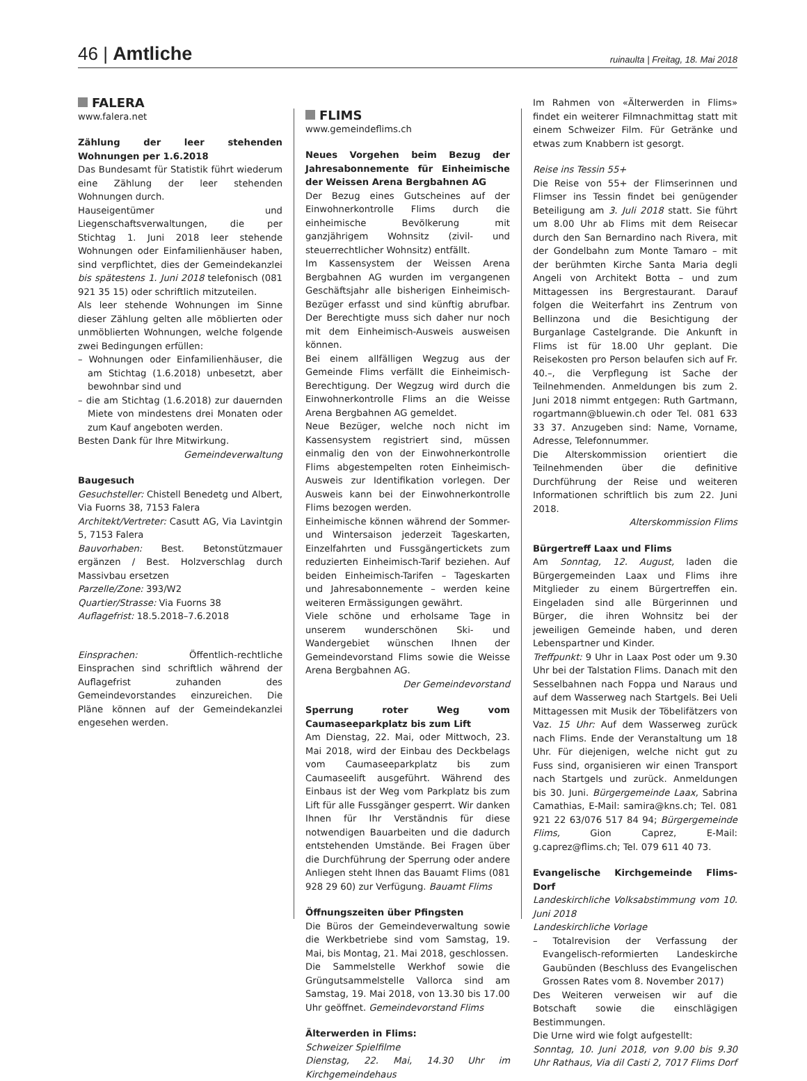46 | Amtliche
ruinaulta | Freitag, 18. Mai 2018
FALERA
www.falera.net
Zählung der leer stehenden Wohnungen per 1.6.2018
Das Bundesamt für Statistik führt wiederum eine Zählung der leer stehenden Wohnungen durch.
Hauseigentümer und Liegenschaftsverwaltungen, die per Stichtag 1. Juni 2018 leer stehende Wohnungen oder Einfamilienhäuser haben, sind verpflichtet, dies der Gemeindekanzlei bis spätestens 1. Juni 2018 telefonisch (081 921 35 15) oder schriftlich mitzuteilen.
Als leer stehende Wohnungen im Sinne dieser Zählung gelten alle möblierten oder unmöblierten Wohnungen, welche folgende zwei Bedingungen erfüllen:
– Wohnungen oder Einfamilienhäuser, die am Stichtag (1.6.2018) unbesetzt, aber bewohnbar sind und
– die am Stichtag (1.6.2018) zur dauernden Miete von mindestens drei Monaten oder zum Kauf angeboten werden.
Besten Dank für Ihre Mitwirkung.
Gemeindeverwaltung
Baugesuch
Gesuchsteller: Chistell Benedetg und Albert, Via Fuorns 38, 7153 Falera
Architekt/Vertreter: Casutt AG, Via Lavintgin 5, 7153 Falera
Bauvorhaben: Best. Betonstützmauer ergänzen / Best. Holzverschlag durch Massivbau ersetzen
Parzelle/Zone: 393/W2
Quartier/Strasse: Via Fuorns 38
Auflagefrist: 18.5.2018–7.6.2018
Einsprachen: Öffentlich-rechtliche Einsprachen sind schriftlich während der Auflagefrist zuhanden des Gemeindevorstandes einzureichen. Die Pläne können auf der Gemeindekanzlei engesehen werden.
FLIMS
www.gemeindeflims.ch
Neues Vorgehen beim Bezug der Jahresabonnemente für Einheimische der Weissen Arena Bergbahnen AG
Der Bezug eines Gutscheines auf der Einwohnerkontrolle Flims durch die einheimische Bevölkerung mit ganzjährigem Wohnsitz (zivil- und steuerrechtlicher Wohnsitz) entfällt.
Im Kassensystem der Weissen Arena Bergbahnen AG wurden im vergangenen Geschäftsjahr alle bisherigen Einheimisch-Bezüger erfasst und sind künftig abrufbar. Der Berechtigte muss sich daher nur noch mit dem Einheimisch-Ausweis ausweisen können.
Bei einem allfälligen Wegzug aus der Gemeinde Flims verfällt die Einheimisch-Berechtigung. Der Wegzug wird durch die Einwohnerkontrolle Flims an die Weisse Arena Bergbahnen AG gemeldet.
Neue Bezüger, welche noch nicht im Kassensystem registriert sind, müssen einmalig den von der Einwohnerkontrolle Flims abgestempelten roten Einheimisch-Ausweis zur Identifikation vorlegen. Der Ausweis kann bei der Einwohnerkontrolle Flims bezogen werden.
Einheimische können während der Sommer- und Wintersaison jederzeit Tageskarten, Einzelfahrten und Fussgängertickets zum reduzierten Einheimisch-Tarif beziehen. Auf beiden Einheimisch-Tarifen – Tageskarten und Jahresabonnemente – werden keine weiteren Ermässigungen gewährt.
Viele schöne und erholsame Tage in unserem wunderschönen Ski- und Wandergebiet wünschen Ihnen der Gemeindevorstand Flims sowie die Weisse Arena Bergbahnen AG.
Der Gemeindevorstand
Sperrung roter Weg vom Caumaseeparkplatz bis zum Lift
Am Dienstag, 22. Mai, oder Mittwoch, 23. Mai 2018, wird der Einbau des Deckbelags vom Caumaseeparkplatz bis zum Caumaseelift ausgeführt. Während des Einbaus ist der Weg vom Parkplatz bis zum Lift für alle Fussgänger gesperrt. Wir danken Ihnen für Ihr Verständnis für diese notwendigen Bauarbeiten und die dadurch entstehenden Umstände. Bei Fragen über die Durchführung der Sperrung oder andere Anliegen steht Ihnen das Bauamt Flims (081 928 29 60) zur Verfügung. Bauamt Flims
Öffnungszeiten über Pfingsten
Die Büros der Gemeindeverwaltung sowie die Werkbetriebe sind vom Samstag, 19. Mai, bis Montag, 21. Mai 2018, geschlossen.
Die Sammelstelle Werkhof sowie die Grüngutsammelstelle Vallorca sind am Samstag, 19. Mai 2018, von 13.30 bis 17.00 Uhr geöffnet. Gemeindevorstand Flims
Älterwerden in Flims:
Schweizer Spielfilme
Dienstag, 22. Mai, 14.30 Uhr im Kirchgemeindehaus
Im Rahmen von «Älterwerden in Flims» findet ein weiterer Filmnachmittag statt mit einem Schweizer Film. Für Getränke und etwas zum Knabbern ist gesorgt.
Reise ins Tessin 55+
Die Reise von 55+ der Flimserinnen und Flimser ins Tessin findet bei genügender Beteiligung am 3. Juli 2018 statt. Sie führt um 8.00 Uhr ab Flims mit dem Reisecar durch den San Bernardino nach Rivera, mit der Gondelbahn zum Monte Tamaro – mit der berühmten Kirche Santa Maria degli Angeli von Architekt Botta – und zum Mittagessen ins Bergrestaurant. Darauf folgen die Weiterfahrt ins Zentrum von Bellinzona und die Besichtigung der Burganlage Castelgrande. Die Ankunft in Flims ist für 18.00 Uhr geplant. Die Reisekosten pro Person belaufen sich auf Fr. 40.–, die Verpflegung ist Sache der Teilnehmenden. Anmeldungen bis zum 2. Juni 2018 nimmt entgegen: Ruth Gartmann, rogartmann@bluewin.ch oder Tel. 081 633 33 37. Anzugeben sind: Name, Vorname, Adresse, Telefonnummer.
Die Alterskommission orientiert die Teilnehmenden über die definitive Durchführung der Reise und weiteren Informationen schriftlich bis zum 22. Juni 2018.
Alterskommission Flims
Bürgertreff Laax und Flims
Am Sonntag, 12. August, laden die Bürgergemeinden Laax und Flims ihre Mitglieder zu einem Bürgertreffen ein. Eingeladen sind alle Bürgerinnen und Bürger, die ihren Wohnsitz bei der jeweiligen Gemeinde haben, und deren Lebenspartner und Kinder.
Treffpunkt: 9 Uhr in Laax Post oder um 9.30 Uhr bei der Talstation Flims. Danach mit den Sesselbahnen nach Foppa und Naraus und auf dem Wasserweg nach Startgels. Bei Ueli Mittagessen mit Musik der Töbelifätzers von Vaz. 15 Uhr: Auf dem Wasserweg zurück nach Flims. Ende der Veranstaltung um 18 Uhr. Für diejenigen, welche nicht gut zu Fuss sind, organisieren wir einen Transport nach Startgels und zurück. Anmeldungen bis 30. Juni. Bürgergemeinde Laax, Sabrina Camathias, E-Mail: samira@kns.ch; Tel. 081 921 22 63/076 517 84 94; Bürgergemeinde Flims, Gion Caprez, E-Mail: g.caprez@flims.ch; Tel. 079 611 40 73.
Evangelische Kirchgemeinde Flims-Dorf
Landeskirchliche Volksabstimmung vom 10. Juni 2018
Landeskirchliche Vorlage
– Totalrevision der Verfassung der Evangelisch-reformierten Landeskirche Gaubünden (Beschluss des Evangelischen Grossen Rates vom 8. November 2017)
Des Weiteren verweisen wir auf die Botschaft sowie die einschlägigen Bestimmungen.
Die Urne wird wie folgt aufgestellt:
Sonntag, 10. Juni 2018, von 9.00 bis 9.30 Uhr Rathaus, Via dil Casti 2, 7017 Flims Dorf